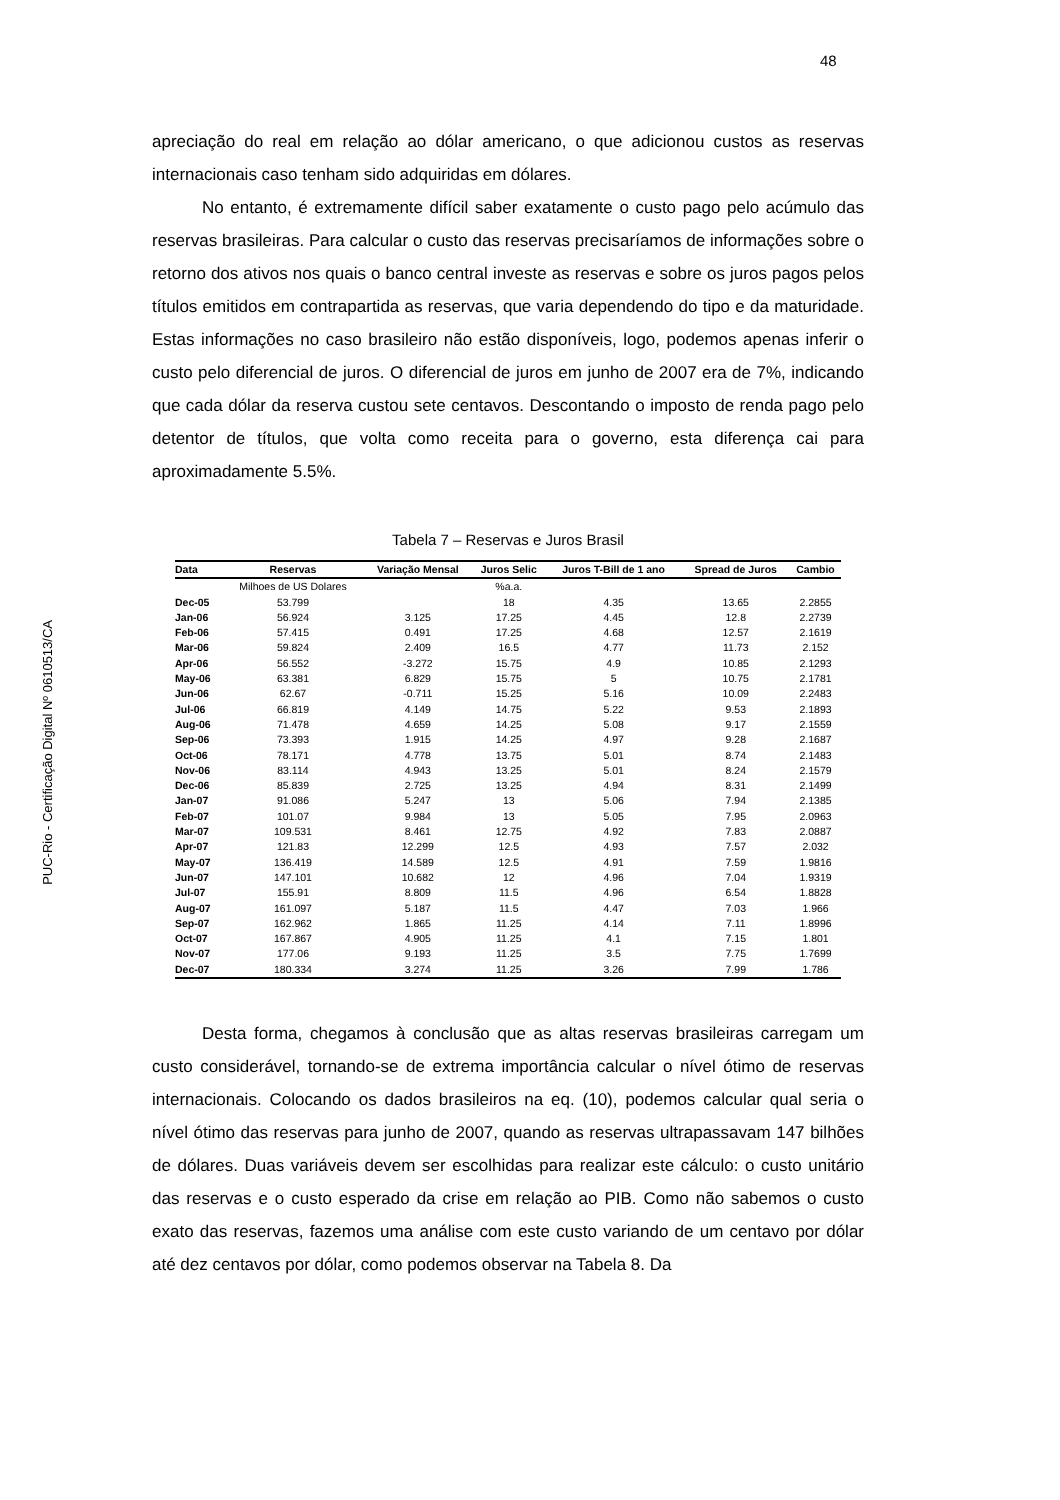48
PUC-Rio - Certificação Digital Nº 0610513/CA
apreciação do real em relação ao dólar americano, o que adicionou custos as reservas internacionais caso tenham sido adquiridas em dólares.
No entanto, é extremamente difícil saber exatamente o custo pago pelo acúmulo das reservas brasileiras. Para calcular o custo das reservas precisaríamos de informações sobre o retorno dos ativos nos quais o banco central investe as reservas e sobre os juros pagos pelos títulos emitidos em contrapartida as reservas, que varia dependendo do tipo e da maturidade. Estas informações no caso brasileiro não estão disponíveis, logo, podemos apenas inferir o custo pelo diferencial de juros. O diferencial de juros em junho de 2007 era de 7%, indicando que cada dólar da reserva custou sete centavos. Descontando o imposto de renda pago pelo detentor de títulos, que volta como receita para o governo, esta diferença cai para aproximadamente 5.5%.
Tabela 7 – Reservas e Juros Brasil
| Data | Reservas | Variação Mensal | Juros Selic | Juros T-Bill de 1 ano | Spread de Juros | Cambio |
| --- | --- | --- | --- | --- | --- | --- |
| | Milhoes de US Dolares | | %a.a. | | | |
| Dec-05 | 53.799 | | 18 | 4.35 | 13.65 | 2.2855 |
| Jan-06 | 56.924 | 3.125 | 17.25 | 4.45 | 12.8 | 2.2739 |
| Feb-06 | 57.415 | 0.491 | 17.25 | 4.68 | 12.57 | 2.1619 |
| Mar-06 | 59.824 | 2.409 | 16.5 | 4.77 | 11.73 | 2.152 |
| Apr-06 | 56.552 | -3.272 | 15.75 | 4.9 | 10.85 | 2.1293 |
| May-06 | 63.381 | 6.829 | 15.75 | 5 | 10.75 | 2.1781 |
| Jun-06 | 62.67 | -0.711 | 15.25 | 5.16 | 10.09 | 2.2483 |
| Jul-06 | 66.819 | 4.149 | 14.75 | 5.22 | 9.53 | 2.1893 |
| Aug-06 | 71.478 | 4.659 | 14.25 | 5.08 | 9.17 | 2.1559 |
| Sep-06 | 73.393 | 1.915 | 14.25 | 4.97 | 9.28 | 2.1687 |
| Oct-06 | 78.171 | 4.778 | 13.75 | 5.01 | 8.74 | 2.1483 |
| Nov-06 | 83.114 | 4.943 | 13.25 | 5.01 | 8.24 | 2.1579 |
| Dec-06 | 85.839 | 2.725 | 13.25 | 4.94 | 8.31 | 2.1499 |
| Jan-07 | 91.086 | 5.247 | 13 | 5.06 | 7.94 | 2.1385 |
| Feb-07 | 101.07 | 9.984 | 13 | 5.05 | 7.95 | 2.0963 |
| Mar-07 | 109.531 | 8.461 | 12.75 | 4.92 | 7.83 | 2.0887 |
| Apr-07 | 121.83 | 12.299 | 12.5 | 4.93 | 7.57 | 2.032 |
| May-07 | 136.419 | 14.589 | 12.5 | 4.91 | 7.59 | 1.9816 |
| Jun-07 | 147.101 | 10.682 | 12 | 4.96 | 7.04 | 1.9319 |
| Jul-07 | 155.91 | 8.809 | 11.5 | 4.96 | 6.54 | 1.8828 |
| Aug-07 | 161.097 | 5.187 | 11.5 | 4.47 | 7.03 | 1.966 |
| Sep-07 | 162.962 | 1.865 | 11.25 | 4.14 | 7.11 | 1.8996 |
| Oct-07 | 167.867 | 4.905 | 11.25 | 4.1 | 7.15 | 1.801 |
| Nov-07 | 177.06 | 9.193 | 11.25 | 3.5 | 7.75 | 1.7699 |
| Dec-07 | 180.334 | 3.274 | 11.25 | 3.26 | 7.99 | 1.786 |
Desta forma, chegamos à conclusão que as altas reservas brasileiras carregam um custo considerável, tornando-se de extrema importância calcular o nível ótimo de reservas internacionais. Colocando os dados brasileiros na eq. (10), podemos calcular qual seria o nível ótimo das reservas para junho de 2007, quando as reservas ultrapassavam 147 bilhões de dólares. Duas variáveis devem ser escolhidas para realizar este cálculo: o custo unitário das reservas e o custo esperado da crise em relação ao PIB. Como não sabemos o custo exato das reservas, fazemos uma análise com este custo variando de um centavo por dólar até dez centavos por dólar, como podemos observar na Tabela 8. Da